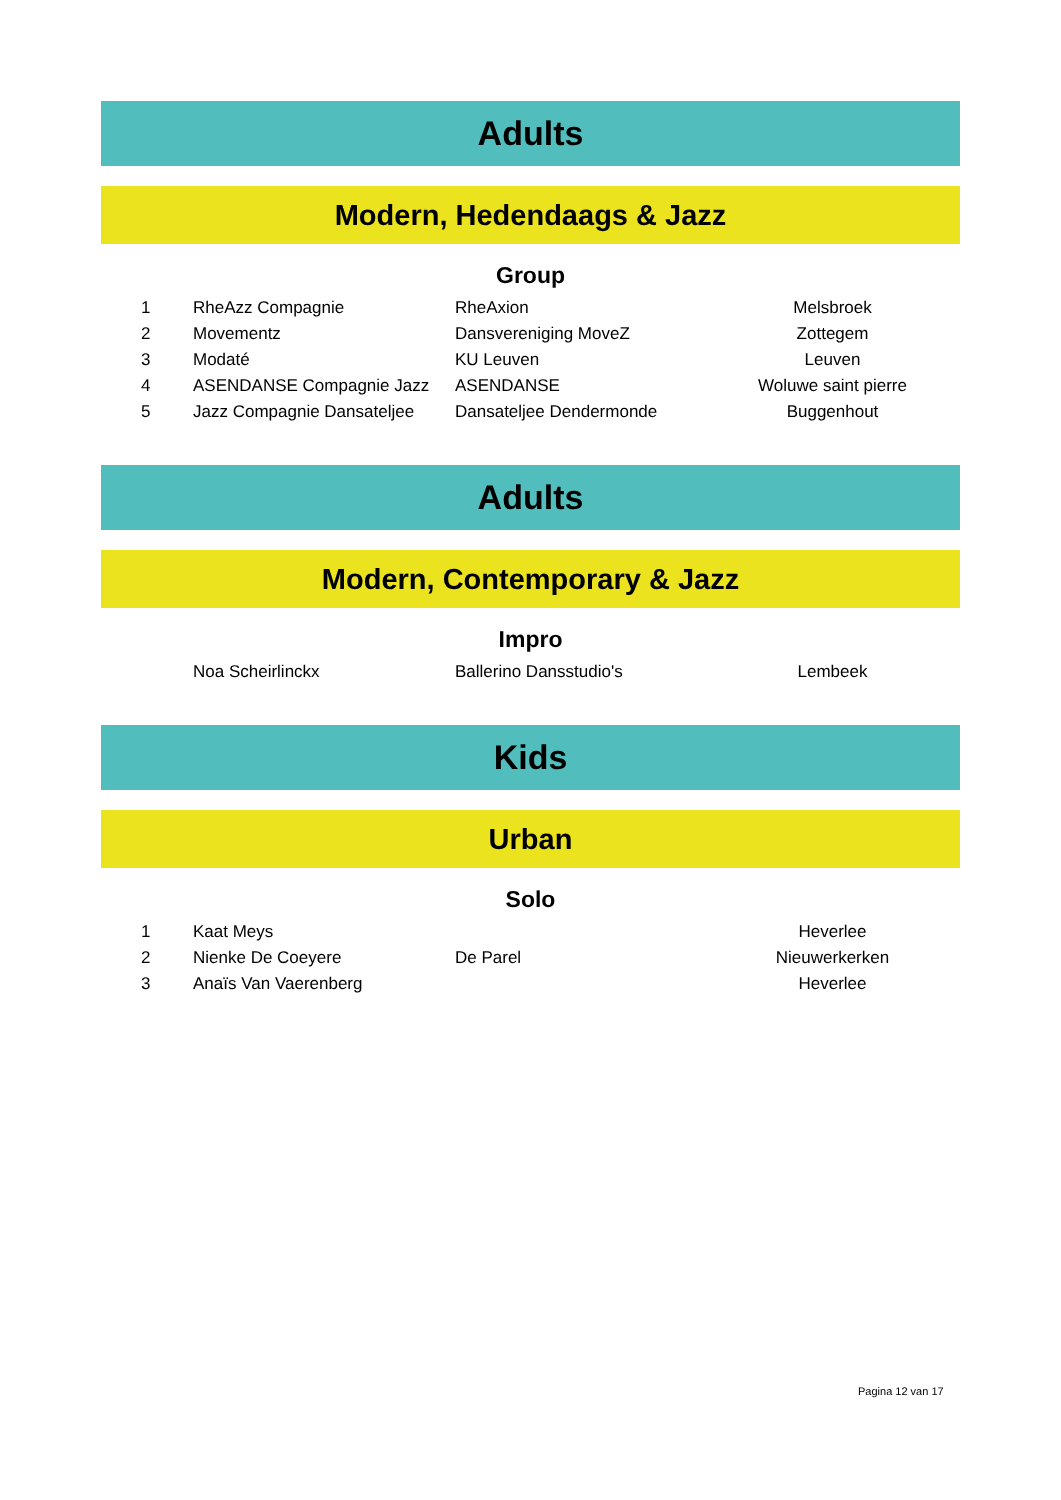Adults
Modern, Hedendaags & Jazz
Group
| 1 | RheAzz Compagnie | RheAxion | Melsbroek |
| 2 | Movementz | Dansvereniging MoveZ | Zottegem |
| 3 | Modaté | KU Leuven | Leuven |
| 4 | ASENDANSE Compagnie Jazz | ASENDANSE | Woluwe saint pierre |
| 5 | Jazz Compagnie Dansateljee | Dansateljee Dendermonde | Buggenhout |
Adults
Modern, Contemporary & Jazz
Impro
| | Noa Scheirlinckx | Ballerino Dansstudio's | Lembeek |
Kids
Urban
Solo
| 1 | Kaat Meys | | Heverlee |
| 2 | Nienke De Coeyere | De Parel | Nieuwerkerken |
| 3 | Anaïs Van Vaerenberg | | Heverlee |
Pagina 12 van 17